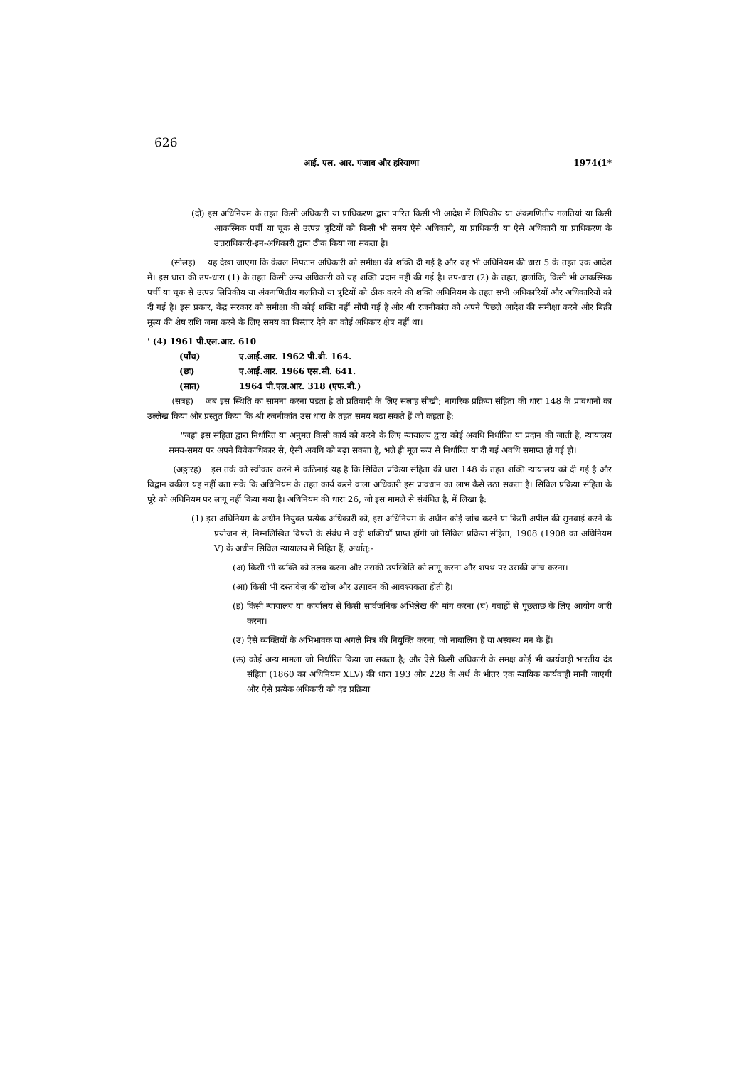626
आई. एल. आर. पंजाब और हरियाणा 1974(1*
(दो) इस अधिनियम के तहत किसी अधिकारी या प्राधिकरण द्वारा पारित किसी भी आदेश में लिपिकीय या अंकगणितीय गलतियां या किसी आकस्मिक पर्ची या चूक से उत्पन्न त्रुटियों को किसी भी समय ऐसे अधिकारी, या प्राधिकारी या ऐसे अधिकारी या प्राधिकरण के उत्तराधिकारी-इन-अधिकारी द्वारा ठीक किया जा सकता है।
(सोलह) यह देखा जाएगा कि केवल निपटान अधिकारी को समीक्षा की शक्ति दी गई है और वह भी अधिनियम की धारा 5 के तहत एक आदेश में। इस धारा की उप-धारा (1) के तहत किसी अन्य अधिकारी को यह शक्ति प्रदान नहीं की गई है। उप-धारा (2) के तहत, हालांकि, किसी भी आकस्मिक पर्ची या चूक से उत्पन्न लिपिकीय या अंकगणितीय गलतियों या त्रुटियों को ठीक करने की शक्ति अधिनियम के तहत सभी अधिकारियों और अधिकारियों को दी गई है। इस प्रकार, केंद्र सरकार को समीक्षा की कोई शक्ति नहीं सौंपी गई है और श्री रजनीकांत को अपने पिछले आदेश की समीक्षा करने और बिक्री मूल्य की शेष राशि जमा करने के लिए समय का विस्तार देने का कोई अधिकार क्षेत्र नहीं था।
' (4) 1961 पी.एल.आर. 610
(पाँच) ए.आई.आर. 1962 पी.बी. 164.
(छः) ए.आई.आर. 1966 एस.सी. 641.
(सात) 1964 पी.एल.आर. 318 (एफ.बी.)
(सत्रह) जब इस स्थिति का सामना करना पड़ता है तो प्रतिवादी के लिए सलाह सीखी; नागरिक प्रक्रिया संहिता की धारा 148 के प्रावधानों का उल्लेख किया और प्रस्तुत किया कि श्री रजनीकांत उस धारा के तहत समय बढ़ा सकते हैं जो कहता है:
"जहां इस संहिता द्वारा निर्धारित या अनुमत किसी कार्य को करने के लिए न्यायालय द्वारा कोई अवधि निर्धारित या प्रदान की जाती है, न्यायालय समय-समय पर अपने विवेकाधिकार से, ऐसी अवधि को बढ़ा सकता है, भले ही मूल रूप से निर्धारित या दी गई अवधि समाप्त हो गई हो।
(अठ्ठारह) इस तर्क को स्वीकार करने में कठिनाई यह है कि सिविल प्रक्रिया संहिता की धारा 148 के तहत शक्ति न्यायालय को दी गई है और विद्वान वकील यह नहीं बता सके कि अधिनियम के तहत कार्य करने वाला अधिकारी इस प्रावधान का लाभ कैसे उठा सकता है। सिविल प्रक्रिया संहिता के पूरे को अधिनियम पर लागू नहीं किया गया है। अधिनियम की धारा 26, जो इस मामले से संबंधित है, में लिखा है:
(1) इस अधिनियम के अधीन नियुक्त प्रत्येक अधिकारी को, इस अधिनियम के अधीन कोई जांच करने या किसी अपील की सुनवाई करने के प्रयोजन से, निम्नलिखित विषयों के संबंध में वही शक्तियाँ प्राप्त होंगी जो सिविल प्रक्रिया संहिता, 1908 (1908 का अधिनियम V) के अधीन सिविल न्यायालय में निहित हैं, अर्थात्:-
(अ) किसी भी व्यक्ति को तलब करना और उसकी उपस्थिति को लागू करना और शपथ पर उसकी जांच करना।
(आ) किसी भी दस्तावेज़ की खोज और उत्पादन की आवश्यकता होती है।
(इ) किसी न्यायालय या कार्यालय से किसी सार्वजनिक अभिलेख की मांग करना (घ) गवाहों से पूछताछ के लिए आयोग जारी करना।
(उ) ऐसे व्यक्तियों के अभिभावक या अगले मित्र की नियुक्ति करना, जो नाबालिग हैं या अस्वस्थ मन के हैं।
(ऊ) कोई अन्य मामला जो निर्धारित किया जा सकता है; और ऐसे किसी अधिकारी के समक्ष कोई भी कार्यवाही भारतीय दंड संहिता (1860 का अधिनियम XLV) की धारा 193 और 228 के अर्थ के भीतर एक न्यायिक कार्यवाही मानी जाएगी और ऐसे प्रत्येक अधिकारी को दंड प्रक्रिया